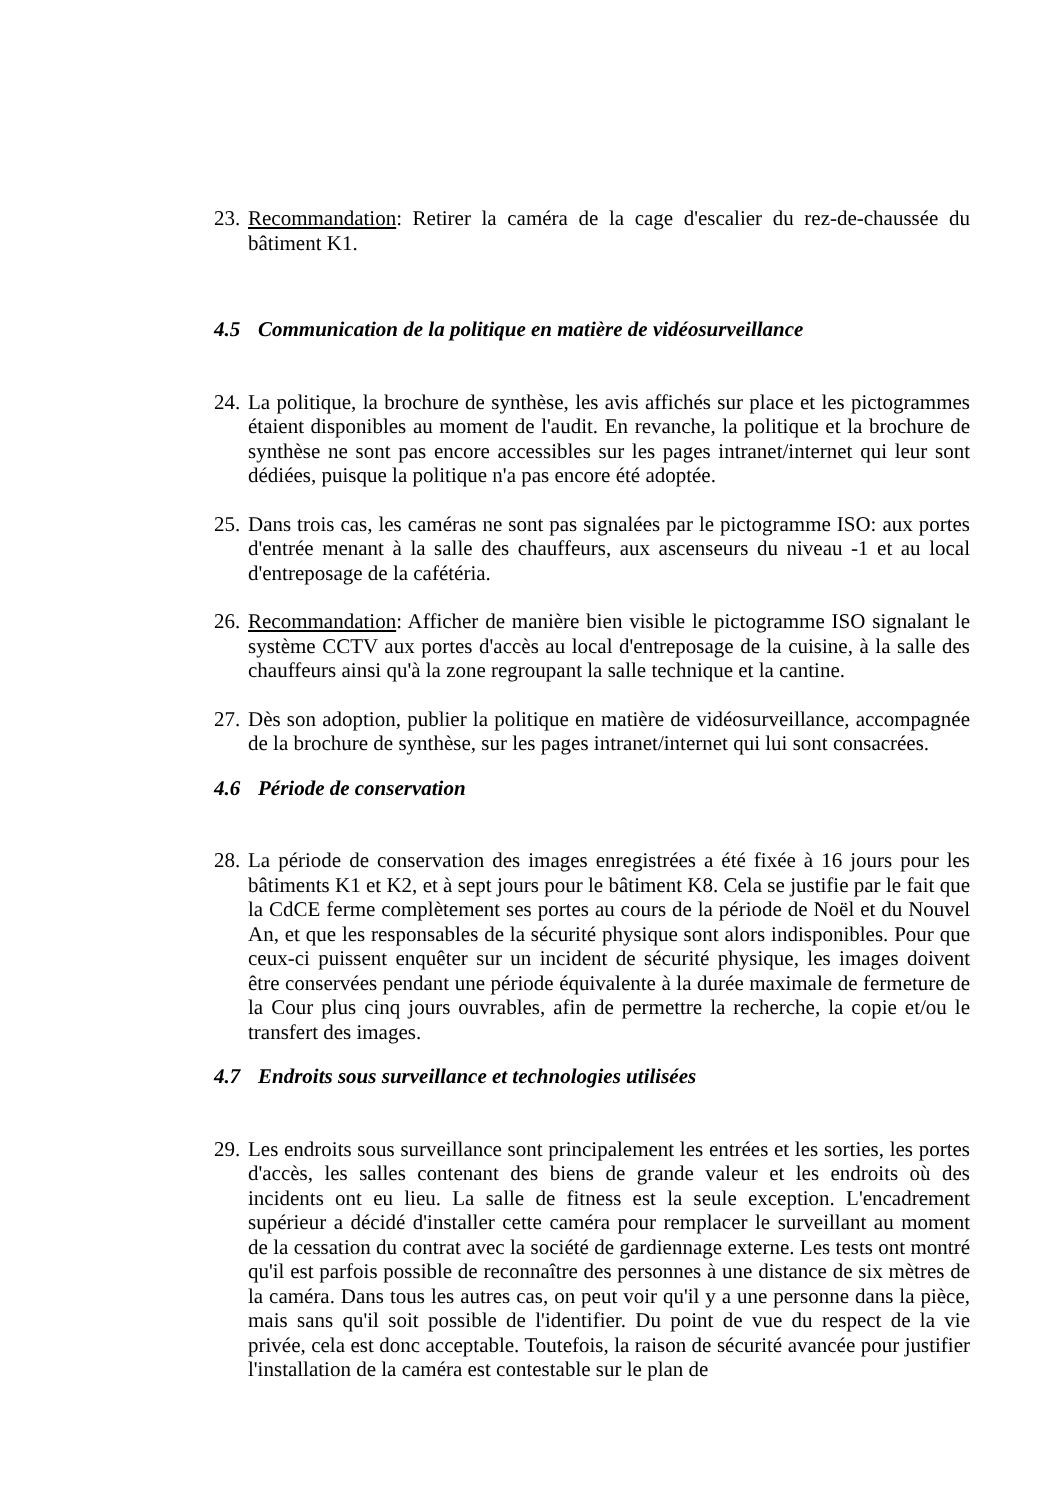23.
Recommandation: Retirer la caméra de la cage d'escalier du rez-de-chaussée du bâtiment K1.
4.5 Communication de la politique en matière de vidéosurveillance
24.
La politique, la brochure de synthèse, les avis affichés sur place et les pictogrammes étaient disponibles au moment de l'audit. En revanche, la politique et la brochure de synthèse ne sont pas encore accessibles sur les pages intranet/internet qui leur sont dédiées, puisque la politique n'a pas encore été adoptée.
25.
Dans trois cas, les caméras ne sont pas signalées par le pictogramme ISO: aux portes d'entrée menant à la salle des chauffeurs, aux ascenseurs du niveau -1 et au local d'entreposage de la cafétéria.
26.
Recommandation: Afficher de manière bien visible le pictogramme ISO signalant le système CCTV aux portes d'accès au local d'entreposage de la cuisine, à la salle des chauffeurs ainsi qu'à la zone regroupant la salle technique et la cantine.
27.
Dès son adoption, publier la politique en matière de vidéosurveillance, accompagnée de la brochure de synthèse, sur les pages intranet/internet qui lui sont consacrées.
4.6 Période de conservation
28.
La période de conservation des images enregistrées a été fixée à 16 jours pour les bâtiments K1 et K2, et à sept jours pour le bâtiment K8. Cela se justifie par le fait que la CdCE ferme complètement ses portes au cours de la période de Noël et du Nouvel An, et que les responsables de la sécurité physique sont alors indisponibles. Pour que ceux-ci puissent enquêter sur un incident de sécurité physique, les images doivent être conservées pendant une période équivalente à la durée maximale de fermeture de la Cour plus cinq jours ouvrables, afin de permettre la recherche, la copie et/ou le transfert des images.
4.7 Endroits sous surveillance et technologies utilisées
29.
Les endroits sous surveillance sont principalement les entrées et les sorties, les portes d'accès, les salles contenant des biens de grande valeur et les endroits où des incidents ont eu lieu. La salle de fitness est la seule exception. L'encadrement supérieur a décidé d'installer cette caméra pour remplacer le surveillant au moment de la cessation du contrat avec la société de gardiennage externe. Les tests ont montré qu'il est parfois possible de reconnaître des personnes à une distance de six mètres de la caméra. Dans tous les autres cas, on peut voir qu'il y a une personne dans la pièce, mais sans qu'il soit possible de l'identifier. Du point de vue du respect de la vie privée, cela est donc acceptable. Toutefois, la raison de sécurité avancée pour justifier l'installation de la caméra est contestable sur le plan de